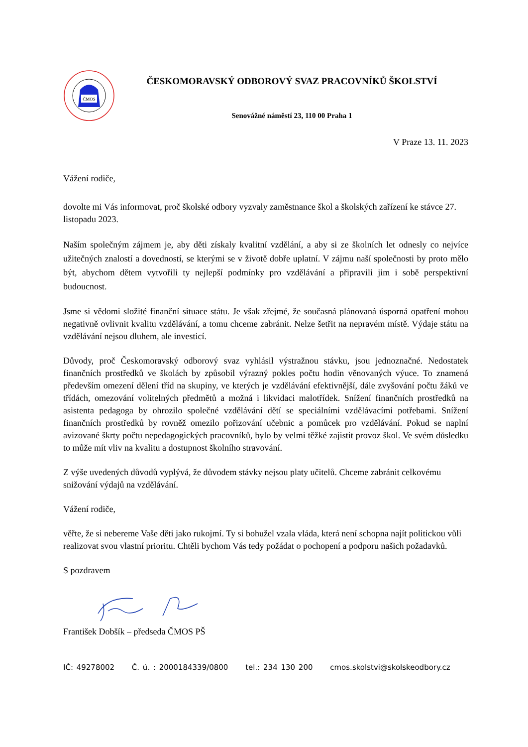ČMOS
ČESKOMORAVSKÝ ODBOROVÝ SVAZ PRACOVNÍKŮ ŠKOLSTVÍ
Senovážné náměstí 23, 110 00 Praha 1
V Praze 13. 11. 2023
Vážení rodiče,
dovolte mi Vás informovat, proč školské odbory vyzvaly zaměstnance škol a školských zařízení ke stávce 27. listopadu 2023.
Naším společným zájmem je, aby děti získaly kvalitní vzdělání, a aby si ze školních let odnesly co nejvíce užitečných znalostí a dovedností, se kterými se v životě dobře uplatní. V zájmu naší společnosti by proto mělo být, abychom dětem vytvořili ty nejlepší podmínky pro vzdělávání a připravili jim i sobě perspektivní budoucnost.
Jsme si vědomi složité finanční situace státu. Je však zřejmé, že současná plánovaná úsporná opatření mohou negativně ovlivnit kvalitu vzdělávání, a tomu chceme zabránit. Nelze šetřit na nepravém místě. Výdaje státu na vzdělávání nejsou dluhem, ale investicí.
Důvody, proč Českomoravský odborový svaz vyhlásil výstražnou stávku, jsou jednoznačné. Nedostatek finančních prostředků ve školách by způsobil výrazný pokles počtu hodin věnovaných výuce. To znamená především omezení dělení tříd na skupiny, ve kterých je vzdělávání efektivnější, dále zvyšování počtu žáků ve třídách, omezování volitelných předmětů a možná i likvidaci malotřídek. Snížení finančních prostředků na asistenta pedagoga by ohrozilo společné vzdělávání dětí se speciálními vzdělávacími potřebami. Snížení finančních prostředků by rovněž omezilo pořizování učebnic a pomůcek pro vzdělávání. Pokud se naplní avizované škrty počtu nepedagogických pracovníků, bylo by velmi těžké zajistit provoz škol. Ve svém důsledku to může mít vliv na kvalitu a dostupnost školního stravování.
Z výše uvedených důvodů vyplývá, že důvodem stávky nejsou platy učitelů. Chceme zabránit celkovému snižování výdajů na vzdělávání.
Vážení rodiče,
věřte, že si nebereme Vaše děti jako rukojmí. Ty si bohužel vzala vláda, která není schopna najít politickou vůli realizovat svou vlastní prioritu. Chtěli bychom Vás tedy požádat o pochopení a podporu našich požadavků.
S pozdravem
František Dobšík – předseda ČMOS PŠ
IČ: 49278002 Č. ú. : 2000184339/0800 tel.: 234 130 200 cmos.skolstvi@skolskeodbory.cz